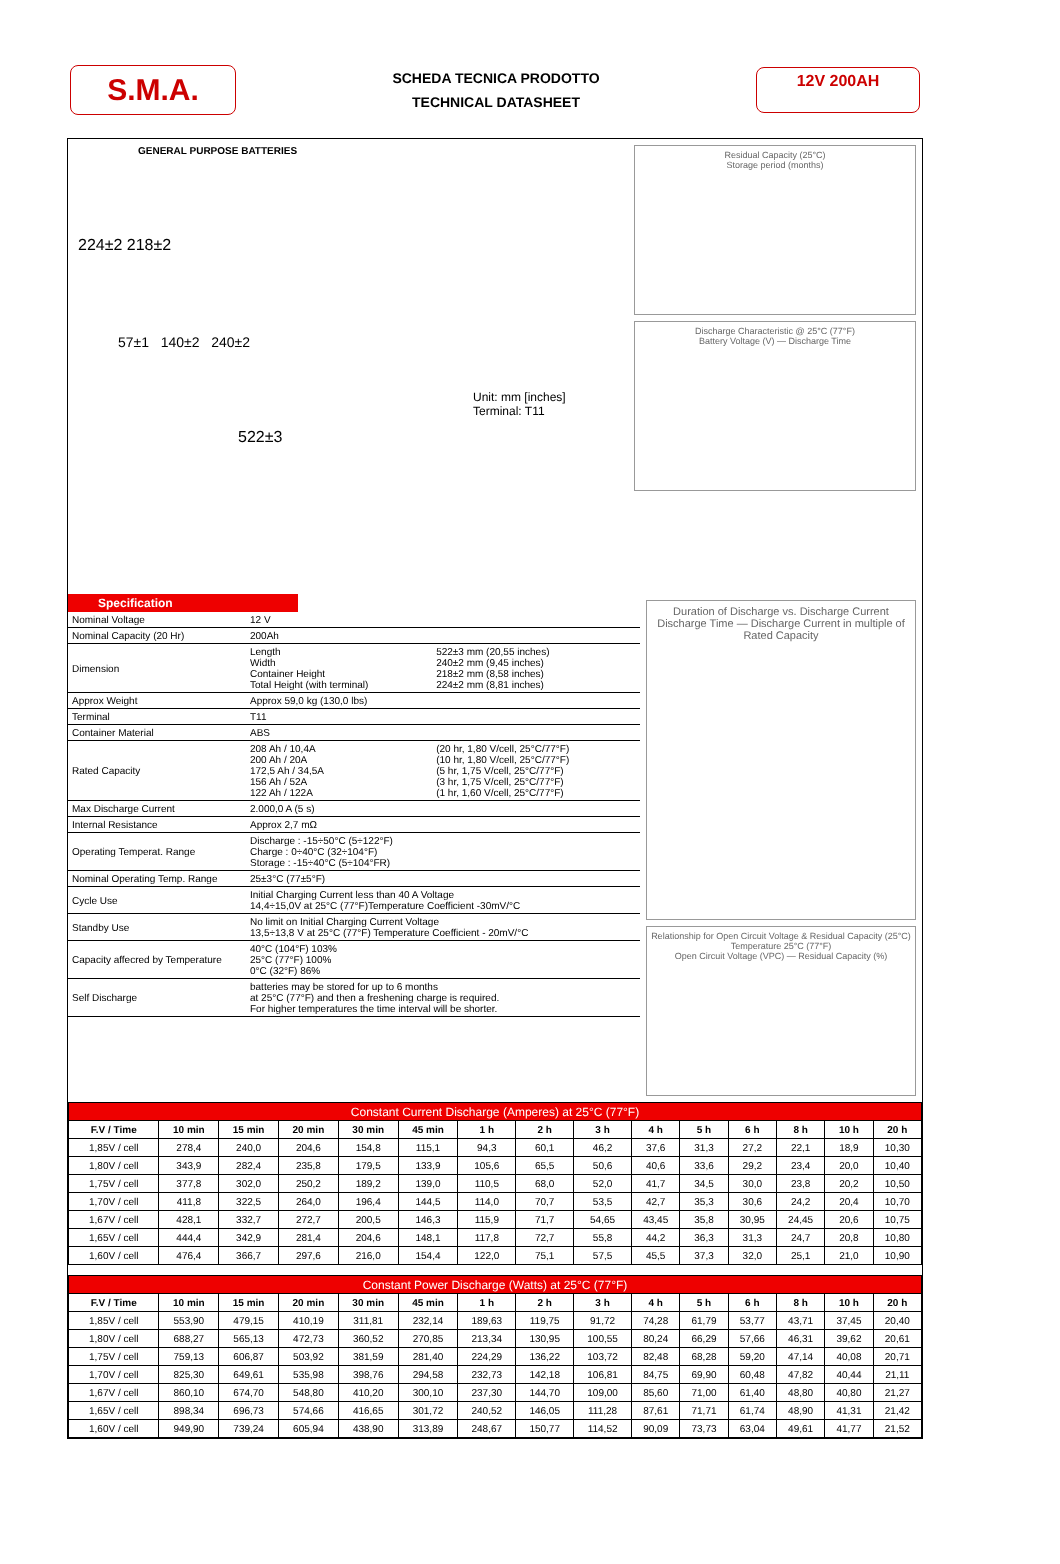S.M.A.
SCHEDA TECNICA PRODOTTO
TECHNICAL DATASHEET
12V 200AH
GENERAL PURPOSE BATTERIES
224±2 218±2
57±1 140±2 240±2
Unit: mm [inches] Terminal: T11
522±3
Residual Capacity (25°C)
Storage period (months)
Discharge Characteristic @ 25°C (77°F)
Battery Voltage (V) — Discharge Time
Specification
| Nominal Voltage | 12 V | |
| Nominal Capacity (20 Hr) | 200Ah | |
| Dimension | Length Width Container Height Total Height (with terminal) | 522±3 mm (20,55 inches) 240±2 mm (9,45 inches) 218±2 mm (8,58 inches) 224±2 mm (8,81 inches) |
| Approx Weight | Approx 59,0 kg (130,0 lbs) | |
| Terminal | T11 | |
| Container Material | ABS | |
| Rated Capacity | 208 Ah / 10,4A 200 Ah / 20A 172,5 Ah / 34,5A 156 Ah / 52A 122 Ah / 122A | (20 hr, 1,80 V/cell, 25°C/77°F) (10 hr, 1,80 V/cell, 25°C/77°F) (5 hr, 1,75 V/cell, 25°C/77°F) (3 hr, 1,75 V/cell, 25°C/77°F) (1 hr, 1,60 V/cell, 25°C/77°F) |
| Max Discharge Current | 2.000,0 A (5 s) | |
| Internal Resistance | Approx 2,7 mΩ | |
| Operating Temperat. Range | Discharge : -15÷50°C (5÷122°F) Charge : 0÷40°C (32÷104°F) Storage : -15÷40°C (5÷104°FR) | |
| Nominal Operating Temp. Range | 25±3°C (77±5°F) | |
| Cycle Use | Initial Charging Current less than 40 A Voltage 14,4÷15,0V at 25°C (77°F)Temperature Coefficient -30mV/°C | |
| Standby Use | No limit on Initial Charging Current Voltage 13,5÷13,8 V at 25°C (77°F) Temperature Coefficient - 20mV/°C | |
| Capacity affecred by Temperature | 40°C (104°F) 103% 25°C (77°F) 100% 0°C (32°F) 86% | |
| Self Discharge | batteries may be stored for up to 6 months at 25°C (77°F) and then a freshening charge is required. For higher temperatures the time interval will be shorter. | |
Duration of Discharge vs. Discharge Current
Discharge Time — Discharge Current in multiple of Rated Capacity
Relationship for Open Circuit Voltage & Residual Capacity (25°C)
Temperature 25°C (77°F)
Open Circuit Voltage (VPC) — Residual Capacity (%)
| Constant Current Discharge (Amperes) at 25°C (77°F) | | | | | | | | | | | | | | |
| F.V / Time | 10 min | 15 min | 20 min | 30 min | 45 min | 1 h | 2 h | 3 h | 4 h | 5 h | 6 h | 8 h | 10 h | 20 h |
| 1,85V / cell | 278,4 | 240,0 | 204,6 | 154,8 | 115,1 | 94,3 | 60,1 | 46,2 | 37,6 | 31,3 | 27,2 | 22,1 | 18,9 | 10,30 |
| 1,80V / cell | 343,9 | 282,4 | 235,8 | 179,5 | 133,9 | 105,6 | 65,5 | 50,6 | 40,6 | 33,6 | 29,2 | 23,4 | 20,0 | 10,40 |
| 1,75V / cell | 377,8 | 302,0 | 250,2 | 189,2 | 139,0 | 110,5 | 68,0 | 52,0 | 41,7 | 34,5 | 30,0 | 23,8 | 20,2 | 10,50 |
| 1,70V / cell | 411,8 | 322,5 | 264,0 | 196,4 | 144,5 | 114,0 | 70,7 | 53,5 | 42,7 | 35,3 | 30,6 | 24,2 | 20,4 | 10,70 |
| 1,67V / cell | 428,1 | 332,7 | 272,7 | 200,5 | 146,3 | 115,9 | 71,7 | 54,65 | 43,45 | 35,8 | 30,95 | 24,45 | 20,6 | 10,75 |
| 1,65V / cell | 444,4 | 342,9 | 281,4 | 204,6 | 148,1 | 117,8 | 72,7 | 55,8 | 44,2 | 36,3 | 31,3 | 24,7 | 20,8 | 10,80 |
| 1,60V / cell | 476,4 | 366,7 | 297,6 | 216,0 | 154,4 | 122,0 | 75,1 | 57,5 | 45,5 | 37,3 | 32,0 | 25,1 | 21,0 | 10,90 |
| Constant Power Discharge (Watts) at 25°C (77°F) | | | | | | | | | | | | | | |
| F.V / Time | 10 min | 15 min | 20 min | 30 min | 45 min | 1 h | 2 h | 3 h | 4 h | 5 h | 6 h | 8 h | 10 h | 20 h |
| 1,85V / cell | 553,90 | 479,15 | 410,19 | 311,81 | 232,14 | 189,63 | 119,75 | 91,72 | 74,28 | 61,79 | 53,77 | 43,71 | 37,45 | 20,40 |
| 1,80V / cell | 688,27 | 565,13 | 472,73 | 360,52 | 270,85 | 213,34 | 130,95 | 100,55 | 80,24 | 66,29 | 57,66 | 46,31 | 39,62 | 20,61 |
| 1,75V / cell | 759,13 | 606,87 | 503,92 | 381,59 | 281,40 | 224,29 | 136,22 | 103,72 | 82,48 | 68,28 | 59,20 | 47,14 | 40,08 | 20,71 |
| 1,70V / cell | 825,30 | 649,61 | 535,98 | 398,76 | 294,58 | 232,73 | 142,18 | 106,81 | 84,75 | 69,90 | 60,48 | 47,82 | 40,44 | 21,11 |
| 1,67V / cell | 860,10 | 674,70 | 548,80 | 410,20 | 300,10 | 237,30 | 144,70 | 109,00 | 85,60 | 71,00 | 61,40 | 48,80 | 40,80 | 21,27 |
| 1,65V / cell | 898,34 | 696,73 | 574,66 | 416,65 | 301,72 | 240,52 | 146,05 | 111,28 | 87,61 | 71,71 | 61,74 | 48,90 | 41,31 | 21,42 |
| 1,60V / cell | 949,90 | 739,24 | 605,94 | 438,90 | 313,89 | 248,67 | 150,77 | 114,52 | 90,09 | 73,73 | 63,04 | 49,61 | 41,77 | 21,52 |